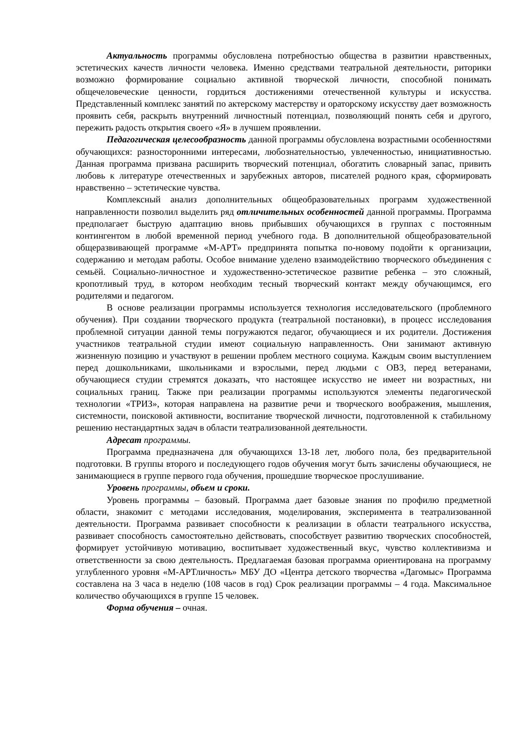Актуальность программы обусловлена потребностью общества в развитии нравственных, эстетических качеств личности человека. Именно средствами театральной деятельности, риторики возможно формирование социально активной творческой личности, способной понимать общечеловеческие ценности, гордиться достижениями отечественной культуры и искусства. Представленный комплекс занятий по актерскому мастерству и ораторскому искусству дает возможность проявить себя, раскрыть внутренний личностный потенциал, позволяющий понять себя и другого, пережить радость открытия своего «Я» в лучшем проявлении.
Педагогическая целесообразность данной программы обусловлена возрастными особенностями обучающихся: разносторонними интересами, любознательностью, увлеченностью, инициативностью. Данная программа призвана расширить творческий потенциал, обогатить словарный запас, привить любовь к литературе отечественных и зарубежных авторов, писателей родного края, сформировать нравственно – эстетические чувства.
Комплексный анализ дополнительных общеобразовательных программ художественной направленности позволил выделить ряд отличительных особенностей данной программы. Программа предполагает быструю адаптацию вновь прибывших обучающихся в группах с постоянным контингентом в любой временной период учебного года. В дополнительной общеобразовательной общеразвивающей программе «М-АРТ» предпринята попытка по-новому подойти к организации, содержанию и методам работы. Особое внимание уделено взаимодействию творческого объединения с семьёй. Социально-личностное и художественно-эстетическое развитие ребенка – это сложный, кропотливый труд, в котором необходим тесный творческий контакт между обучающимся, его родителями и педагогом.
В основе реализации программы используется технология исследовательского (проблемного обучения). При создании творческого продукта (театральной постановки), в процесс исследования проблемной ситуации данной темы погружаются педагог, обучающиеся и их родители. Достижения участников театральной студии имеют социальную направленность. Они занимают активную жизненную позицию и участвуют в решении проблем местного социума. Каждым своим выступлением перед дошкольниками, школьниками и взрослыми, перед людьми с ОВЗ, перед ветеранами, обучающиеся студии стремятся доказать, что настоящее искусство не имеет ни возрастных, ни социальных границ. Также при реализации программы используются элементы педагогической технологии «ТРИЗ», которая направлена на развитие речи и творческого воображения, мышления, системности, поисковой активности, воспитание творческой личности, подготовленной к стабильному решению нестандартных задач в области театрализованной деятельности.
Адресат программы.
Программа предназначена для обучающихся 13-18 лет, любого пола, без предварительной подготовки. В группы второго и последующего годов обучения могут быть зачислены обучающиеся, не занимающиеся в группе первого года обучения, прошедшие творческое прослушивание.
Уровень программы, объем и сроки.
Уровень программы – базовый. Программа дает базовые знания по профилю предметной области, знакомит с методами исследования, моделирования, эксперимента в театрализованной деятельности. Программа развивает способности к реализации в области театрального искусства, развивает способность самостоятельно действовать, способствует развитию творческих способностей, формирует устойчивую мотивацию, воспитывает художественный вкус, чувство коллективизма и ответственности за свою деятельность. Предлагаемая базовая программа ориентирована на программу углубленного уровня «М-АРТличность» МБУ ДО «Центра детского творчества «Дагомыс» Программа составлена на 3 часа в неделю (108 часов в год) Срок реализации программы – 4 года. Максимальное количество обучающихся в группе 15 человек.
Форма обучения – очная.